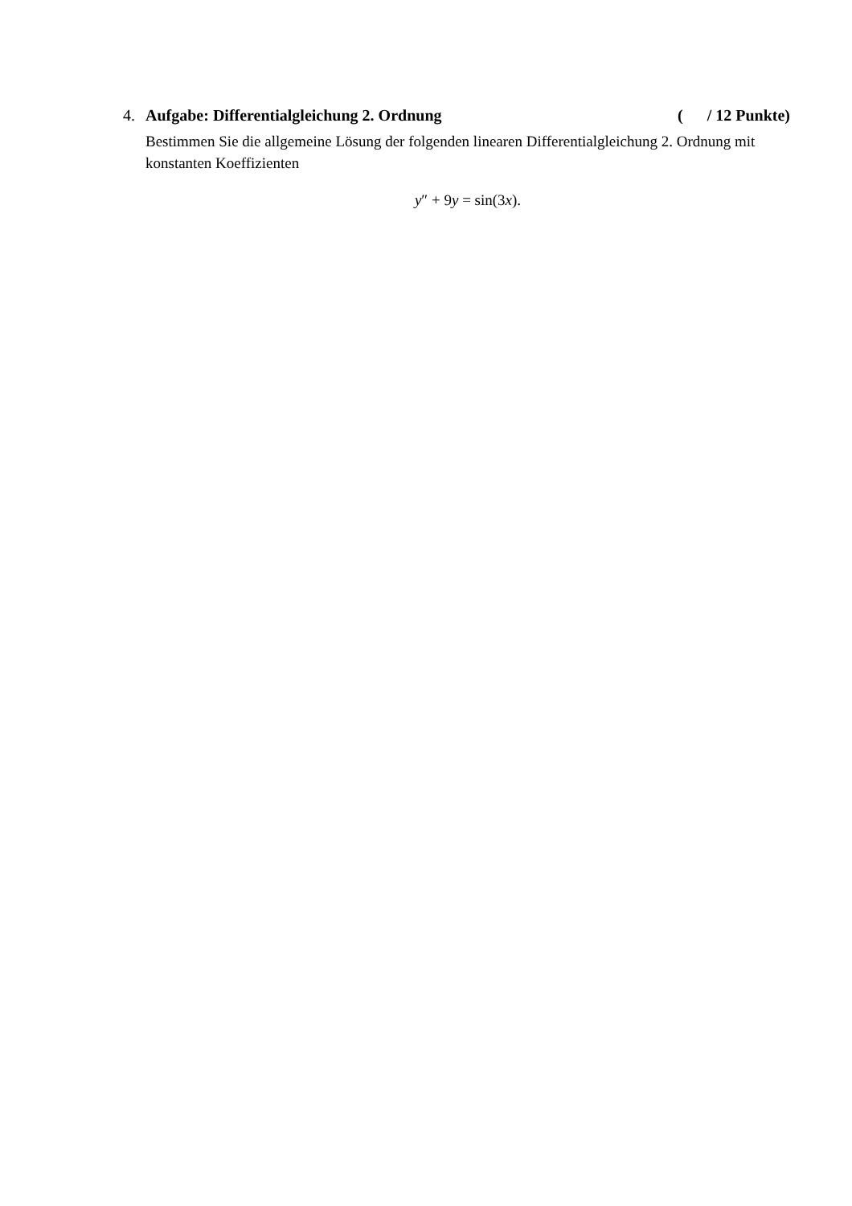4. Aufgabe: Differentialgleichung 2. Ordnung ( / 12 Punkte)
Bestimmen Sie die allgemeine Lösung der folgenden linearen Differentialgleichung 2. Ordnung mit konstanten Koeffizienten
y″ + 9y = sin(3x).